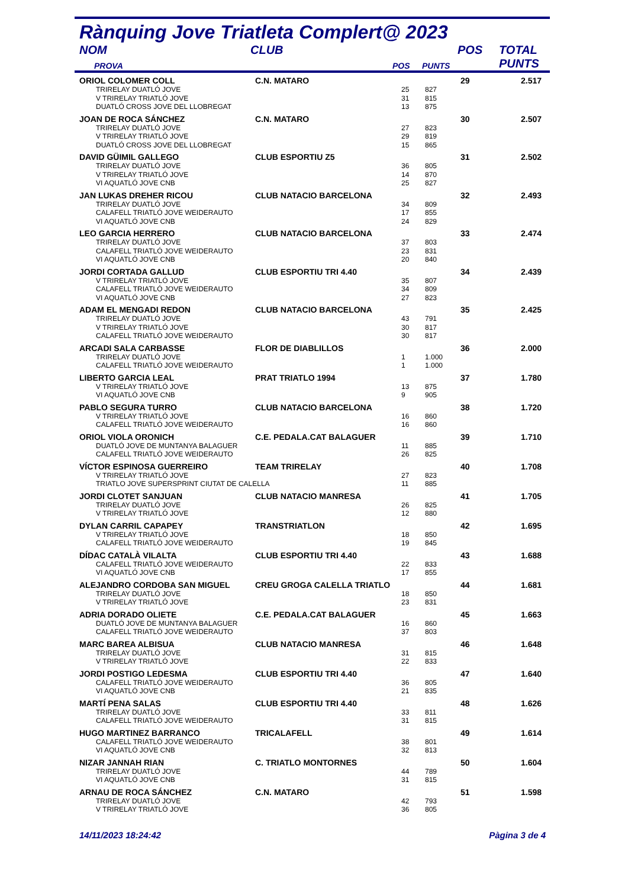Rànquing Jove Triatleta Complert@ 2023
| NOM | CLUB | | | POS | TOTAL |
| --- | --- | --- | --- | --- | --- |
| PROVA | | POS | PUNTS | | PUNTS |
| ORIOL COLOMER COLL | C.N. MATARO | | | 29 | 2.517 |
| TRIRELAY DUATLÓ JOVE | | 25 | 827 | | |
| V TRIRELAY TRIATLÓ JOVE | | 31 | 815 | | |
| DUATLÓ CROSS JOVE DEL LLOBREGAT | | 13 | 875 | | |
| JOAN DE ROCA SÁNCHEZ | C.N. MATARO | | | 30 | 2.507 |
| TRIRELAY DUATLÓ JOVE | | 27 | 823 | | |
| V TRIRELAY TRIATLÓ JOVE | | 29 | 819 | | |
| DUATLÓ CROSS JOVE DEL LLOBREGAT | | 15 | 865 | | |
| DAVID GÜIMIL GALLEGO | CLUB ESPORTIU Z5 | | | 31 | 2.502 |
| TRIRELAY DUATLÓ JOVE | | 36 | 805 | | |
| V TRIRELAY TRIATLÓ JOVE | | 14 | 870 | | |
| VI AQUATLÓ JOVE CNB | | 25 | 827 | | |
| JAN LUKAS DREHER RICOU | CLUB NATACIO BARCELONA | | | 32 | 2.493 |
| TRIRELAY DUATLÓ JOVE | | 34 | 809 | | |
| CALAFELL TRIATLÓ JOVE WEIDERAUTO | | 17 | 855 | | |
| VI AQUATLÓ JOVE CNB | | 24 | 829 | | |
| LEO GARCIA HERRERO | CLUB NATACIO BARCELONA | | | 33 | 2.474 |
| TRIRELAY DUATLÓ JOVE | | 37 | 803 | | |
| CALAFELL TRIATLÓ JOVE WEIDERAUTO | | 23 | 831 | | |
| VI AQUATLÓ JOVE CNB | | 20 | 840 | | |
| JORDI CORTADA GALLUD | CLUB ESPORTIU TRI 4.40 | | | 34 | 2.439 |
| V TRIRELAY TRIATLÓ JOVE | | 35 | 807 | | |
| CALAFELL TRIATLÓ JOVE WEIDERAUTO | | 34 | 809 | | |
| VI AQUATLÓ JOVE CNB | | 27 | 823 | | |
| ADAM EL MENGADI REDON | CLUB NATACIO BARCELONA | | | 35 | 2.425 |
| TRIRELAY DUATLÓ JOVE | | 43 | 791 | | |
| V TRIRELAY TRIATLÓ JOVE | | 30 | 817 | | |
| CALAFELL TRIATLÓ JOVE WEIDERAUTO | | 30 | 817 | | |
| ARCADI SALA CARBASSE | FLOR DE DIABLILLOS | | | 36 | 2.000 |
| TRIRELAY DUATLÓ JOVE | | 1 | 1.000 | | |
| CALAFELL TRIATLÓ JOVE WEIDERAUTO | | 1 | 1.000 | | |
| LIBERTO GARCIA LEAL | PRAT TRIATLO 1994 | | | 37 | 1.780 |
| V TRIRELAY TRIATLÓ JOVE | | 13 | 875 | | |
| VI AQUATLÓ JOVE CNB | | 9 | 905 | | |
| PABLO SEGURA TURRO | CLUB NATACIO BARCELONA | | | 38 | 1.720 |
| V TRIRELAY TRIATLÓ JOVE | | 16 | 860 | | |
| CALAFELL TRIATLÓ JOVE WEIDERAUTO | | 16 | 860 | | |
| ORIOL VIOLA ORONICH | C.E. PEDALA.CAT BALAGUER | | | 39 | 1.710 |
| DUATLÓ JOVE DE MUNTANYA BALAGUER | | 11 | 885 | | |
| CALAFELL TRIATLÓ JOVE WEIDERAUTO | | 26 | 825 | | |
| VÍCTOR ESPINOSA GUERREIRO | TEAM TRIRELAY | | | 40 | 1.708 |
| V TRIRELAY TRIATLÓ JOVE | | 27 | 823 | | |
| TRIATLO JOVE SUPERSPRINT CIUTAT DE CALELLA | | 11 | 885 | | |
| JORDI CLOTET SANJUAN | CLUB NATACIO MANRESA | | | 41 | 1.705 |
| TRIRELAY DUATLÓ JOVE | | 26 | 825 | | |
| V TRIRELAY TRIATLÓ JOVE | | 12 | 880 | | |
| DYLAN CARRIL CAPAPEY | TRANSTRIATLON | | | 42 | 1.695 |
| V TRIRELAY TRIATLÓ JOVE | | 18 | 850 | | |
| CALAFELL TRIATLÓ JOVE WEIDERAUTO | | 19 | 845 | | |
| DÍDAC CATALÀ VILALTA | CLUB ESPORTIU TRI 4.40 | | | 43 | 1.688 |
| CALAFELL TRIATLÓ JOVE WEIDERAUTO | | 22 | 833 | | |
| VI AQUATLÓ JOVE CNB | | 17 | 855 | | |
| ALEJANDRO CORDOBA SAN MIGUEL | CREU GROGA CALELLA TRIATLO | | | 44 | 1.681 |
| TRIRELAY DUATLÓ JOVE | | 18 | 850 | | |
| V TRIRELAY TRIATLÓ JOVE | | 23 | 831 | | |
| ADRIA DORADO OLIETE | C.E. PEDALA.CAT BALAGUER | | | 45 | 1.663 |
| DUATLÓ JOVE DE MUNTANYA BALAGUER | | 16 | 860 | | |
| CALAFELL TRIATLÓ JOVE WEIDERAUTO | | 37 | 803 | | |
| MARC BAREA ALBISUA | CLUB NATACIO MANRESA | | | 46 | 1.648 |
| TRIRELAY DUATLÓ JOVE | | 31 | 815 | | |
| V TRIRELAY TRIATLÓ JOVE | | 22 | 833 | | |
| JORDI POSTIGO LEDESMA | CLUB ESPORTIU TRI 4.40 | | | 47 | 1.640 |
| CALAFELL TRIATLÓ JOVE WEIDERAUTO | | 36 | 805 | | |
| VI AQUATLÓ JOVE CNB | | 21 | 835 | | |
| MARTÍ PENA SALAS | CLUB ESPORTIU TRI 4.40 | | | 48 | 1.626 |
| TRIRELAY DUATLÓ JOVE | | 33 | 811 | | |
| CALAFELL TRIATLÓ JOVE WEIDERAUTO | | 31 | 815 | | |
| HUGO MARTINEZ BARRANCO | TRICALAFELL | | | 49 | 1.614 |
| CALAFELL TRIATLÓ JOVE WEIDERAUTO | | 38 | 801 | | |
| VI AQUATLÓ JOVE CNB | | 32 | 813 | | |
| NIZAR JANNAH RIAN | C. TRIATLO MONTORNES | | | 50 | 1.604 |
| TRIRELAY DUATLÓ JOVE | | 44 | 789 | | |
| VI AQUATLÓ JOVE CNB | | 31 | 815 | | |
| ARNAU DE ROCA SÁNCHEZ | C.N. MATARO | | | 51 | 1.598 |
| TRIRELAY DUATLÓ JOVE | | 42 | 793 | | |
| V TRIRELAY TRIATLÓ JOVE | | 36 | 805 | | |
14/11/2023 18:24:42 Pàgina 3 de 4